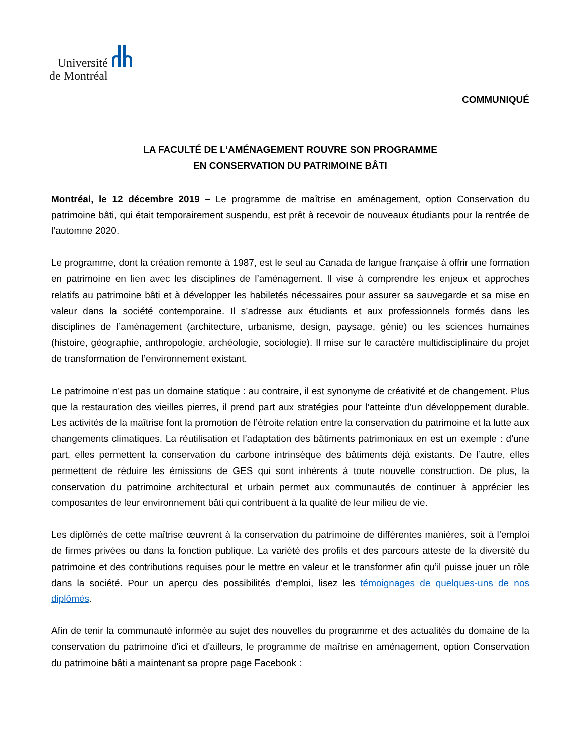Université
de Montréal
COMMUNIQUÉ
LA FACULTÉ DE L’AMÉNAGEMENT ROUVRE SON PROGRAMME
EN CONSERVATION DU PATRIMOINE BÂTI
Montréal, le 12 décembre 2019 – Le programme de maîtrise en aménagement, option Conservation du patrimoine bâti, qui était temporairement suspendu, est prêt à recevoir de nouveaux étudiants pour la rentrée de l’automne 2020.
Le programme, dont la création remonte à 1987, est le seul au Canada de langue française à offrir une formation en patrimoine en lien avec les disciplines de l’aménagement. Il vise à comprendre les enjeux et approches relatifs au patrimoine bâti et à développer les habiletés nécessaires pour assurer sa sauvegarde et sa mise en valeur dans la société contemporaine. Il s’adresse aux étudiants et aux professionnels formés dans les disciplines de l’aménagement (architecture, urbanisme, design, paysage, génie) ou les sciences humaines (histoire, géographie, anthropologie, archéologie, sociologie). Il mise sur le caractère multidisciplinaire du projet de transformation de l’environnement existant.
Le patrimoine n’est pas un domaine statique : au contraire, il est synonyme de créativité et de changement. Plus que la restauration des vieilles pierres, il prend part aux stratégies pour l’atteinte d’un développement durable. Les activités de la maîtrise font la promotion de l’étroite relation entre la conservation du patrimoine et la lutte aux changements climatiques. La réutilisation et l’adaptation des bâtiments patrimoniaux en est un exemple : d’une part, elles permettent la conservation du carbone intrinsèque des bâtiments déjà existants. De l’autre, elles permettent de réduire les émissions de GES qui sont inhérents à toute nouvelle construction. De plus, la conservation du patrimoine architectural et urbain permet aux communautés de continuer à apprécier les composantes de leur environnement bâti qui contribuent à la qualité de leur milieu de vie.
Les diplômés de cette maîtrise œuvrent à la conservation du patrimoine de différentes manières, soit à l’emploi de firmes privées ou dans la fonction publique. La variété des profils et des parcours atteste de la diversité du patrimoine et des contributions requises pour le mettre en valeur et le transformer afin qu’il puisse jouer un rôle dans la société. Pour un aperçu des possibilités d’emploi, lisez les témoignages de quelques-uns de nos diplômés.
Afin de tenir la communauté informée au sujet des nouvelles du programme et des actualités du domaine de la conservation du patrimoine d'ici et d'ailleurs, le programme de maîtrise en aménagement, option Conservation du patrimoine bâti a maintenant sa propre page Facebook :